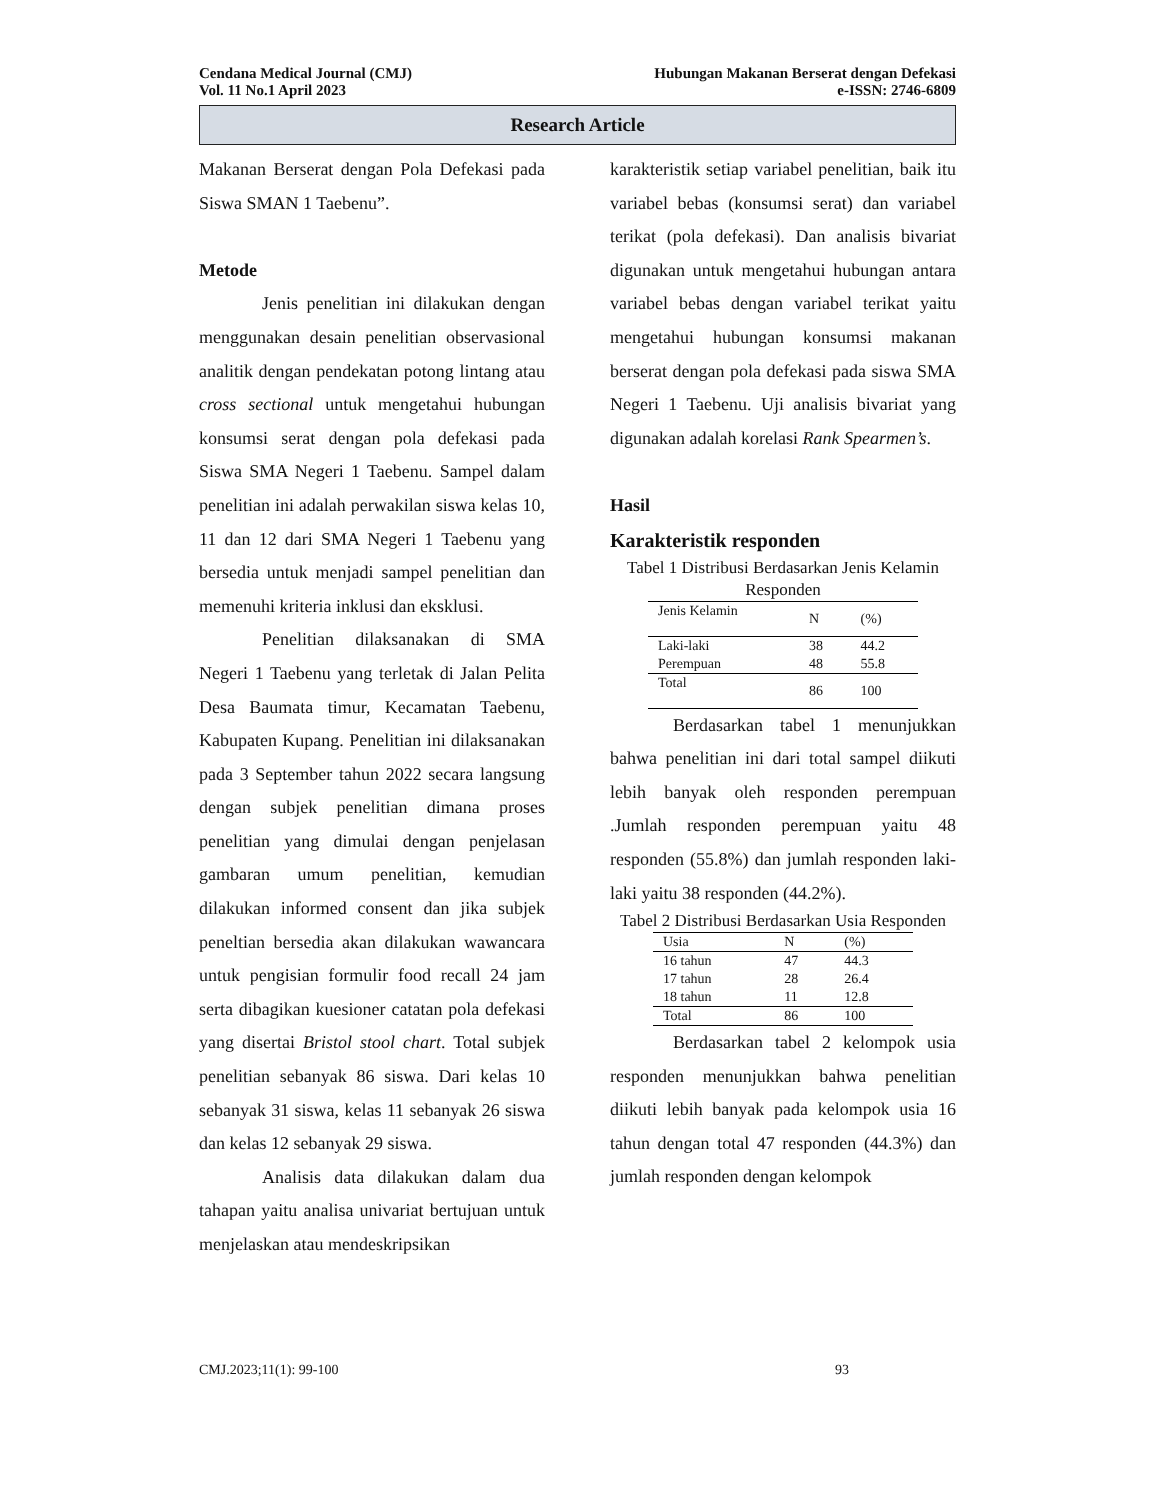Cendana Medical Journal (CMJ)
Vol. 11 No.1 April 2023
Hubungan Makanan Berserat dengan Defekasi
e-ISSN: 2746-6809
Research Article
Makanan Berserat dengan Pola Defekasi pada Siswa SMAN 1 Taebenu”.
Metode
Jenis penelitian ini dilakukan dengan menggunakan desain penelitian observasional analitik dengan pendekatan potong lintang atau cross sectional untuk mengetahui hubungan konsumsi serat dengan pola defekasi pada Siswa SMA Negeri 1 Taebenu. Sampel dalam penelitian ini adalah perwakilan siswa kelas 10, 11 dan 12 dari SMA Negeri 1 Taebenu yang bersedia untuk menjadi sampel penelitian dan memenuhi kriteria inklusi dan eksklusi.
Penelitian dilaksanakan di SMA Negeri 1 Taebenu yang terletak di Jalan Pelita Desa Baumata timur, Kecamatan Taebenu, Kabupaten Kupang. Penelitian ini dilaksanakan pada 3 September tahun 2022 secara langsung dengan subjek penelitian dimana proses penelitian yang dimulai dengan penjelasan gambaran umum penelitian, kemudian dilakukan informed consent dan jika subjek peneltian bersedia akan dilakukan wawancara untuk pengisian formulir food recall 24 jam serta dibagikan kuesioner catatan pola defekasi yang disertai Bristol stool chart. Total subjek penelitian sebanyak 86 siswa. Dari kelas 10 sebanyak 31 siswa, kelas 11 sebanyak 26 siswa dan kelas 12 sebanyak 29 siswa.
Analisis data dilakukan dalam dua tahapan yaitu analisa univariat bertujuan untuk menjelaskan atau mendeskripsikan
karakteristik setiap variabel penelitian, baik itu variabel bebas (konsumsi serat) dan variabel terikat (pola defekasi). Dan analisis bivariat digunakan untuk mengetahui hubungan antara variabel bebas dengan variabel terikat yaitu mengetahui hubungan konsumsi makanan berserat dengan pola defekasi pada siswa SMA Negeri 1 Taebenu. Uji analisis bivariat yang digunakan adalah korelasi Rank Spearmen’s.
Hasil
Karakteristik responden
Tabel 1 Distribusi Berdasarkan Jenis Kelamin Responden
| Jenis Kelamin | N | (%) |
| --- | --- | --- |
| Laki-laki | 38 | 44.2 |
| Perempuan | 48 | 55.8 |
| Total | 86 | 100 |
Berdasarkan tabel 1 menunjukkan bahwa penelitian ini dari total sampel diikuti lebih banyak oleh responden perempuan .Jumlah responden perempuan yaitu 48 responden (55.8%) dan jumlah responden laki-laki yaitu 38 responden (44.2%).
Tabel 2 Distribusi Berdasarkan Usia Responden
| Usia | N | (%) |
| --- | --- | --- |
| 16 tahun | 47 | 44.3 |
| 17 tahun | 28 | 26.4 |
| 18 tahun | 11 | 12.8 |
| Total | 86 | 100 |
Berdasarkan tabel 2 kelompok usia responden menunjukkan bahwa penelitian diikuti lebih banyak pada kelompok usia 16 tahun dengan total 47 responden (44.3%) dan jumlah responden dengan kelompok
CMJ.2023;11(1): 99-100 93